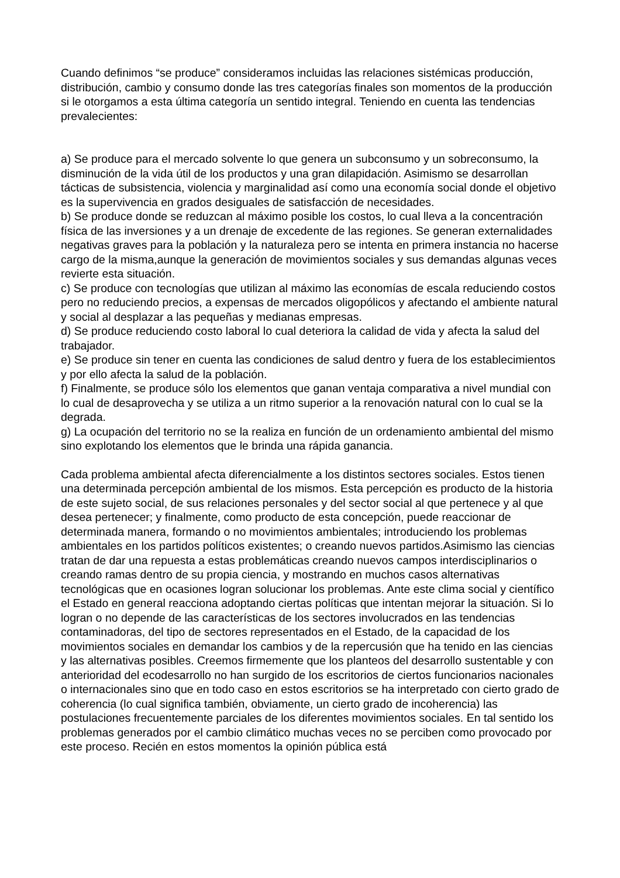Cuando definimos “se produce” consideramos incluidas las relaciones sistémicas producción, distribución, cambio y consumo donde las tres categorías finales son momentos de la producción si le otorgamos a esta última categoría un sentido integral. Teniendo en cuenta las tendencias prevalecientes:
a) Se produce para el mercado solvente lo que genera un subconsumo y un sobreconsumo, la disminución de la vida útil de los productos y una gran dilapidación. Asimismo se desarrollan tácticas de subsistencia, violencia y marginalidad así como una economía social donde el objetivo es la supervivencia en grados desiguales de satisfacción de necesidades.
b) Se produce donde se reduzcan al máximo posible los costos, lo cual lleva a la concentración física de las inversiones y a un drenaje de excedente de las regiones. Se generan externalidades negativas graves para la población y la naturaleza pero se intenta en primera instancia no hacerse cargo de la misma,aunque la generación de movimientos sociales y sus demandas algunas veces revierte esta situación.
c) Se produce con tecnologías que utilizan al máximo las economías de escala reduciendo costos pero no reduciendo precios, a expensas de mercados oligopólicos y afectando el ambiente natural y social al desplazar a las pequeñas y medianas empresas.
d) Se produce reduciendo costo laboral lo cual deteriora la calidad de vida y afecta la salud del trabajador.
e) Se produce sin tener en cuenta las condiciones de salud dentro y fuera de los establecimientos y por ello afecta la salud de la población.
f) Finalmente, se produce sólo los elementos que ganan ventaja comparativa a nivel mundial con lo cual de desaprovecha y se utiliza a un ritmo superior a la renovación natural con lo cual se la degrada.
g) La ocupación del territorio no se la realiza en función de un ordenamiento ambiental del mismo sino explotando los elementos que le brinda una rápida ganancia.
Cada problema ambiental afecta diferencialmente a los distintos sectores sociales. Estos tienen una determinada percepción ambiental de los mismos. Esta percepción es producto de la historia de este sujeto social, de sus relaciones personales y del sector social al que pertenece y al que desea pertenecer; y finalmente, como producto de esta concepción, puede reaccionar de determinada manera, formando o no movimientos ambientales; introduciendo los problemas ambientales en los partidos políticos existentes; o creando nuevos partidos.Asimismo las ciencias tratan de dar una repuesta a estas problemáticas creando nuevos campos interdisciplinarios o creando ramas dentro de su propia ciencia, y mostrando en muchos casos alternativas tecnológicas que en ocasiones logran solucionar los problemas. Ante este clima social y científico el Estado en general reacciona adoptando ciertas políticas que intentan mejorar la situación. Si lo logran o no depende de las características de los sectores involucrados en las tendencias contaminadoras, del tipo de sectores representados en el Estado, de la capacidad de los movimientos sociales en demandar los cambios y de la repercusión que ha tenido en las ciencias y las alternativas posibles. Creemos firmemente que los planteos del desarrollo sustentable y con anterioridad del ecodesarrollo no han surgido de los escritorios de ciertos funcionarios nacionales o internacionales sino que en todo caso en estos escritorios se ha interpretado con cierto grado de coherencia (lo cual significa también, obviamente, un cierto grado de incoherencia) las postulaciones frecuentemente parciales de los diferentes movimientos sociales. En tal sentido los problemas generados por el cambio climático muchas veces no se perciben como provocado por este proceso. Recién en estos momentos la opinión pública está